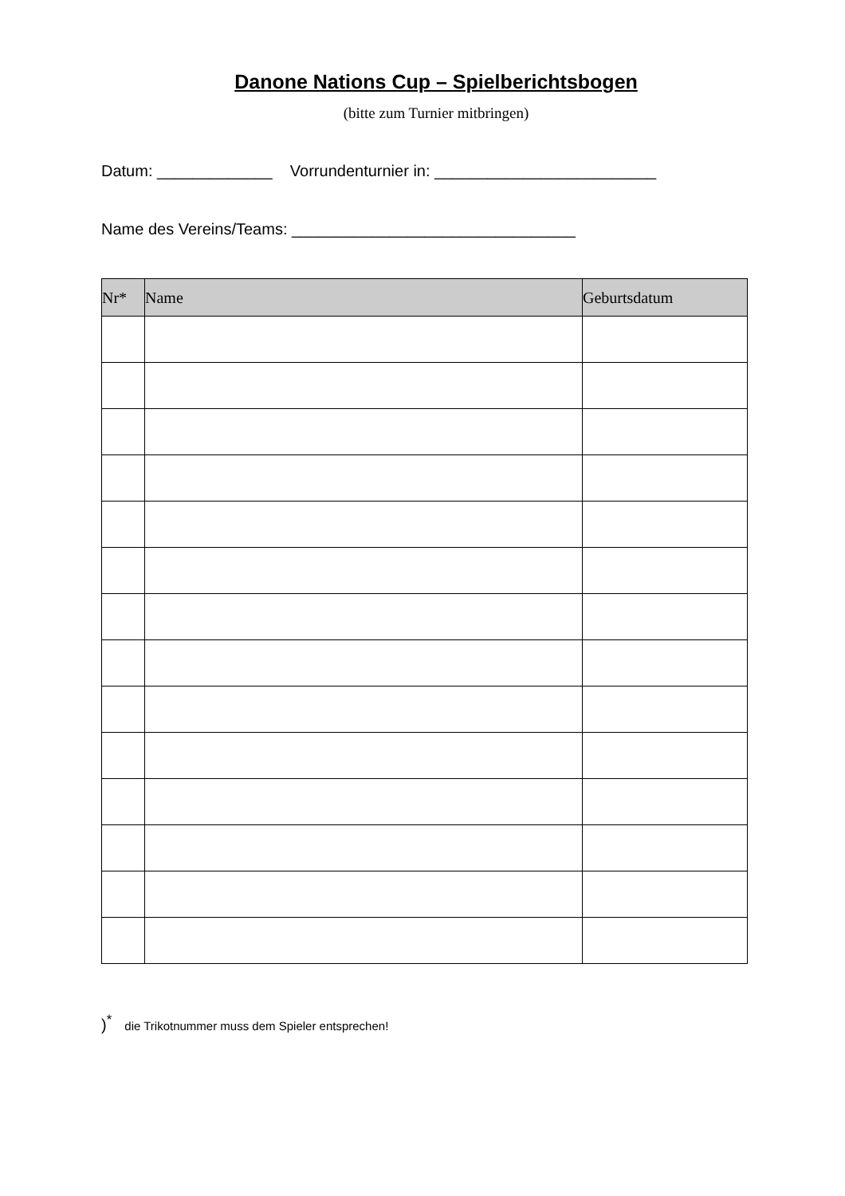Danone Nations Cup – Spielberichtsbogen
(bitte zum Turnier mitbringen)
Datum: _____________ Vorrundenturnier in: _________________________
Name des Vereins/Teams: ________________________________
| Nr* | Name | Geburtsdatum |
| --- | --- | --- |
)<sup>*</sup> die Trikotnummer muss dem Spieler entsprechen!